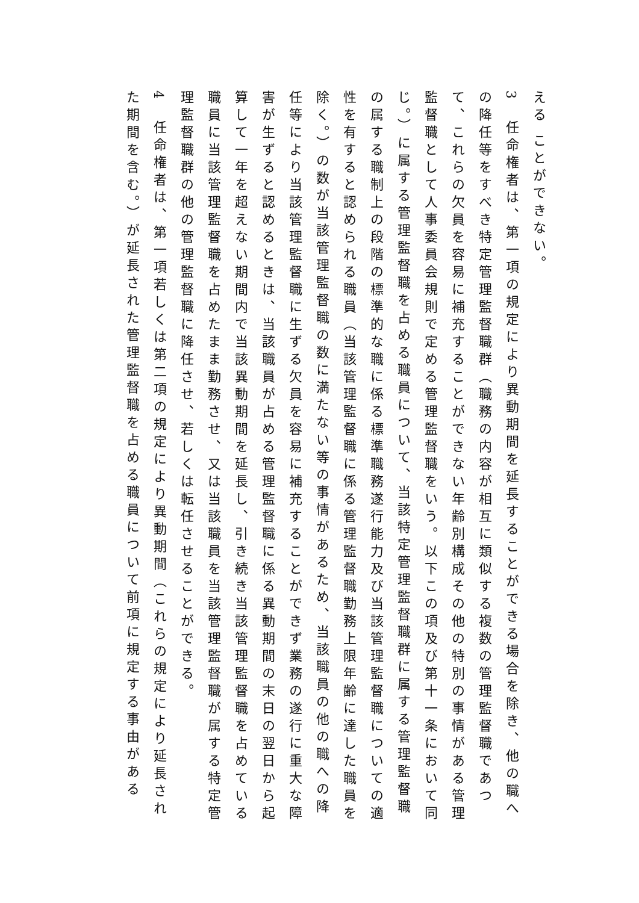える ことができない。
3　任命権者は、第一項の規定により異動期間を延長することができる場合を除き、他の職への降任等をすべき特定管理監督職群（職務の内容が相互に類似する複数の管理監督職であつて、これらの欠員を容易に補充することができない年齢別構成その他の特別の事情がある管理監督職として人事委員会規則で定める管理監督職をいう。以下この項及び第十一条において同じ。）に属する管理監督職を占める職員について、当該特定管理監督職群に属する管理監督職の属する職制上の段階の標準的な職に係る標準職務遂行能力及び当該管理監督職についての適性を有すると認められる職員（当該管理監督職に係る管理監督職勤務上限年齢に達した職員を除く。）の数が当該管理監督職の数に満たない等の事情があるため、当該職員の他の職への降任等により当該管理監督職に生ずる欠員を容易に補充することができず業務の遂行に重大な障害が生ずると認めるときは、当該職員が占める管理監督職に係る異動期間の末日の翌日から起算して一年を超えない期間内で当該異動期間を延長し、引き続き当該管理監督職を占めている職員に当該管理監督職を占めたまま勤務させ、又は当該職員を当該管理監督職が属する特定管理監督職群の他の管理監督職に降任させ、若しくは転任させることができる。
4　任命権者は、第一項若しくは第二項の規定により異動期間（これらの規定により延長された期間を含む。）が延長された管理監督職を占める職員について前項に規定する事由がある